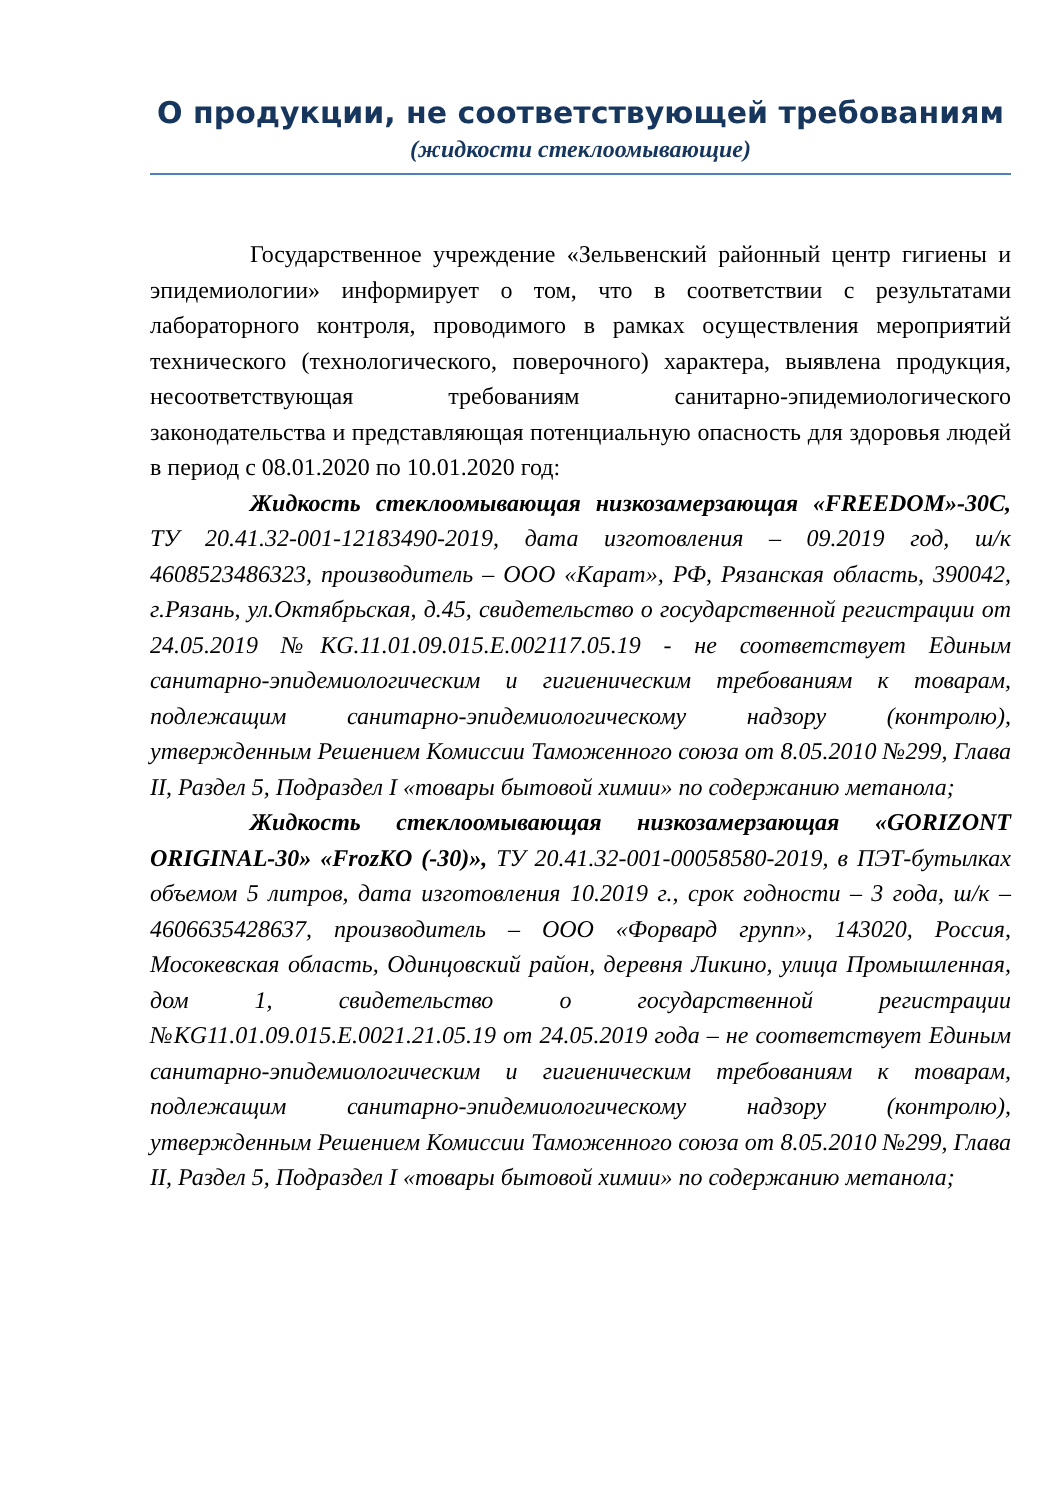О продукции, не соответствующей требованиям
(жидкости стеклоомывающие)
Государственное учреждение «Зельвенский районный центр гигиены и эпидемиологии» информирует о том, что в соответствии с результатами лабораторного контроля, проводимого в рамках осуществления мероприятий технического (технологического, поверочного) характера, выявлена продукция, несоответствующая требованиям санитарно-эпидемиологического законодательства и представляющая потенциальную опасность для здоровья людей в период с 08.01.2020 по 10.01.2020 год:
Жидкость стеклоомывающая низкозамерзающая «FREEDOM»-30С, ТУ 20.41.32-001-12183490-2019, дата изготовления – 09.2019 год, ш/к 4608523486323, производитель – ООО «Карат», РФ, Рязанская область, 390042, г.Рязань, ул.Октябрьская, д.45, свидетельство о государственной регистрации от 24.05.2019 №KG.11.01.09.015.Е.002117.05.19 - не соответствует Единым санитарно-эпидемиологическим и гигиеническим требованиям к товарам, подлежащим санитарно-эпидемиологическому надзору (контролю), утвержденным Решением Комиссии Таможенного союза от 8.05.2010 №299, Глава II, Раздел 5, Подраздел I «товары бытовой химии» по содержанию метанола;
Жидкость стеклоомывающая низкозамерзающая «GORIZONT ORIGINAL-30» «FrozKO (-30)», ТУ 20.41.32-001-00058580-2019, в ПЭТ-бутылках объемом 5 литров, дата изготовления 10.2019 г., срок годности – 3 года, ш/к – 4606635428637, производитель – ООО «Форвард групп», 143020, Россия, Мосокевская область, Одинцовский район, деревня Ликино, улица Промышленная, дом 1, свидетельство о государственной регистрации №KG11.01.09.015.Е.0021.21.05.19 от 24.05.2019 года – не соответствует Единым санитарно-эпидемиологическим и гигиеническим требованиям к товарам, подлежащим санитарно-эпидемиологическому надзору (контролю), утвержденным Решением Комиссии Таможенного союза от 8.05.2010 №299, Глава II, Раздел 5, Подраздел I «товары бытовой химии» по содержанию метанола;